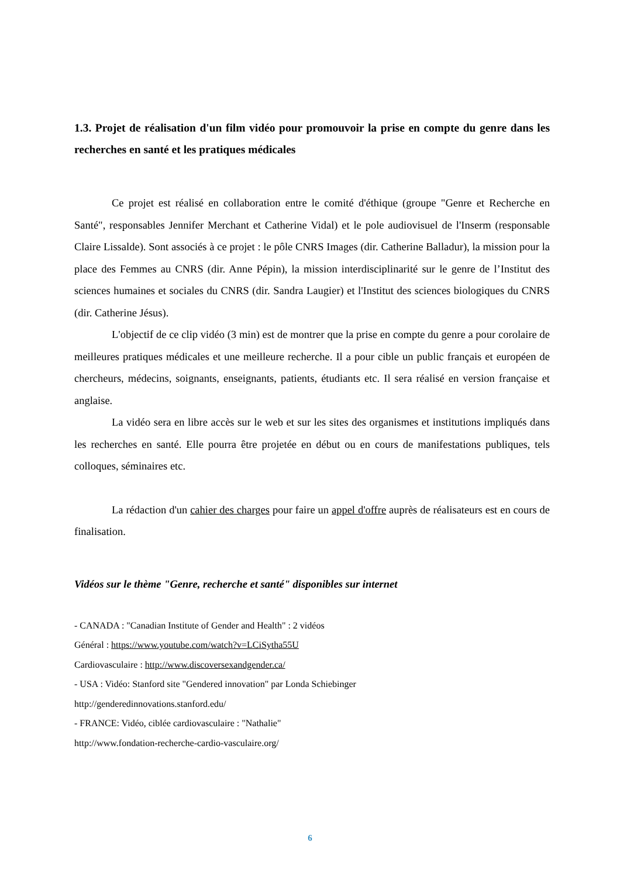1.3. Projet de réalisation d'un film vidéo pour promouvoir la prise en compte du genre dans les recherches en santé et les pratiques médicales
Ce projet est réalisé en collaboration entre le comité d'éthique (groupe "Genre et Recherche en Santé", responsables Jennifer Merchant et Catherine Vidal) et le pole audiovisuel de l'Inserm (responsable Claire Lissalde). Sont associés à ce projet : le pôle CNRS Images (dir. Catherine Balladur), la mission pour la place des Femmes au CNRS (dir. Anne Pépin), la mission interdisciplinarité sur le genre de l’Institut des sciences humaines et sociales du CNRS (dir. Sandra Laugier) et l'Institut des sciences biologiques du CNRS (dir. Catherine Jésus).
L'objectif de ce clip vidéo (3 min) est de montrer que la prise en compte du genre a pour corolaire de meilleures pratiques médicales et une meilleure recherche. Il a pour cible un public français et européen de chercheurs, médecins, soignants, enseignants, patients, étudiants etc. Il sera réalisé en version française et anglaise.
La vidéo sera en libre accès sur le web et sur les sites des organismes et institutions impliqués dans les recherches en santé. Elle pourra être projetée en début ou en cours de manifestations publiques, tels colloques, séminaires etc.
La rédaction d'un cahier des charges pour faire un appel d'offre auprès de réalisateurs est en cours de finalisation.
Vidéos sur le thème "Genre, recherche et santé" disponibles sur internet
- CANADA : "Canadian Institute of Gender and Health" : 2 vidéos
Général : https://www.youtube.com/watch?v=LCiSytha55U
Cardiovasculaire : http://www.discoversexandgender.ca/
- USA : Vidéo: Stanford site "Gendered innovation" par Londa Schiebinger
http://genderedinnovations.stanford.edu/
- FRANCE: Vidéo, ciblée cardiovasculaire : "Nathalie"
http://www.fondation-recherche-cardio-vasculaire.org/
6